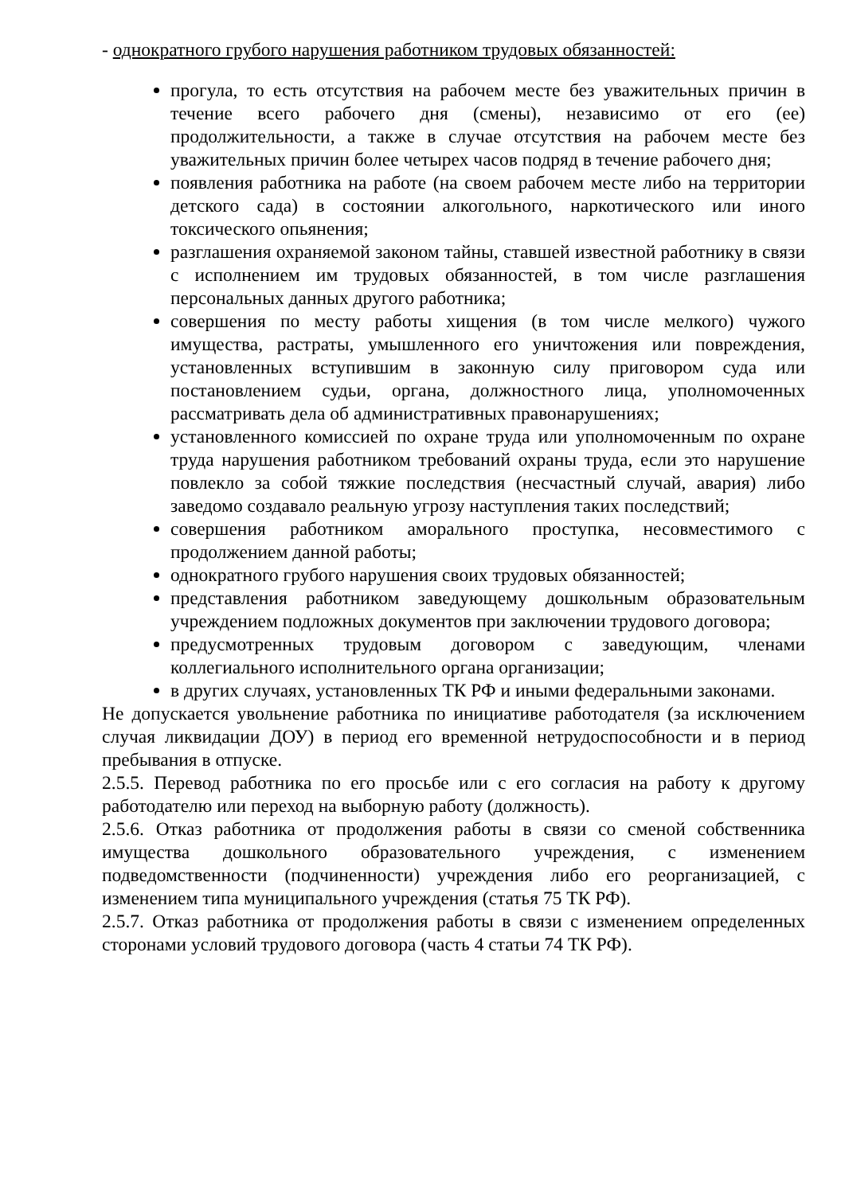- однократного грубого нарушения работником трудовых обязанностей:
прогула, то есть отсутствия на рабочем месте без уважительных причин в течение всего рабочего дня (смены), независимо от его (ее) продолжительности, а также в случае отсутствия на рабочем месте без уважительных причин более четырех часов подряд в течение рабочего дня;
появления работника на работе (на своем рабочем месте либо на территории детского сада) в состоянии алкогольного, наркотического или иного токсического опьянения;
разглашения охраняемой законом тайны, ставшей известной работнику в связи с исполнением им трудовых обязанностей, в том числе разглашения персональных данных другого работника;
совершения по месту работы хищения (в том числе мелкого) чужого имущества, растраты, умышленного его уничтожения или повреждения, установленных вступившим в законную силу приговором суда или постановлением судьи, органа, должностного лица, уполномоченных рассматривать дела об административных правонарушениях;
установленного комиссией по охране труда или уполномоченным по охране труда нарушения работником требований охраны труда, если это нарушение повлекло за собой тяжкие последствия (несчастный случай, авария) либо заведомо создавало реальную угрозу наступления таких последствий;
совершения работником аморального проступка, несовместимого с продолжением данной работы;
однократного грубого нарушения своих трудовых обязанностей;
представления работником заведующему дошкольным образовательным учреждением подложных документов при заключении трудового договора;
предусмотренных трудовым договором с заведующим, членами коллегиального исполнительного органа организации;
в других случаях, установленных ТК РФ и иными федеральными законами.
Не допускается увольнение работника по инициативе работодателя (за исключением случая ликвидации ДОУ) в период его временной нетрудоспособности и в период пребывания в отпуске.
2.5.5. Перевод работника по его просьбе или с его согласия на работу к другому работодателю или переход на выборную работу (должность).
2.5.6. Отказ работника от продолжения работы в связи со сменой собственника имущества дошкольного образовательного учреждения, с изменением подведомственности (подчиненности) учреждения либо его реорганизацией, с изменением типа муниципального учреждения (статья 75 ТК РФ).
2.5.7. Отказ работника от продолжения работы в связи с изменением определенных сторонами условий трудового договора (часть 4 статьи 74 ТК РФ).